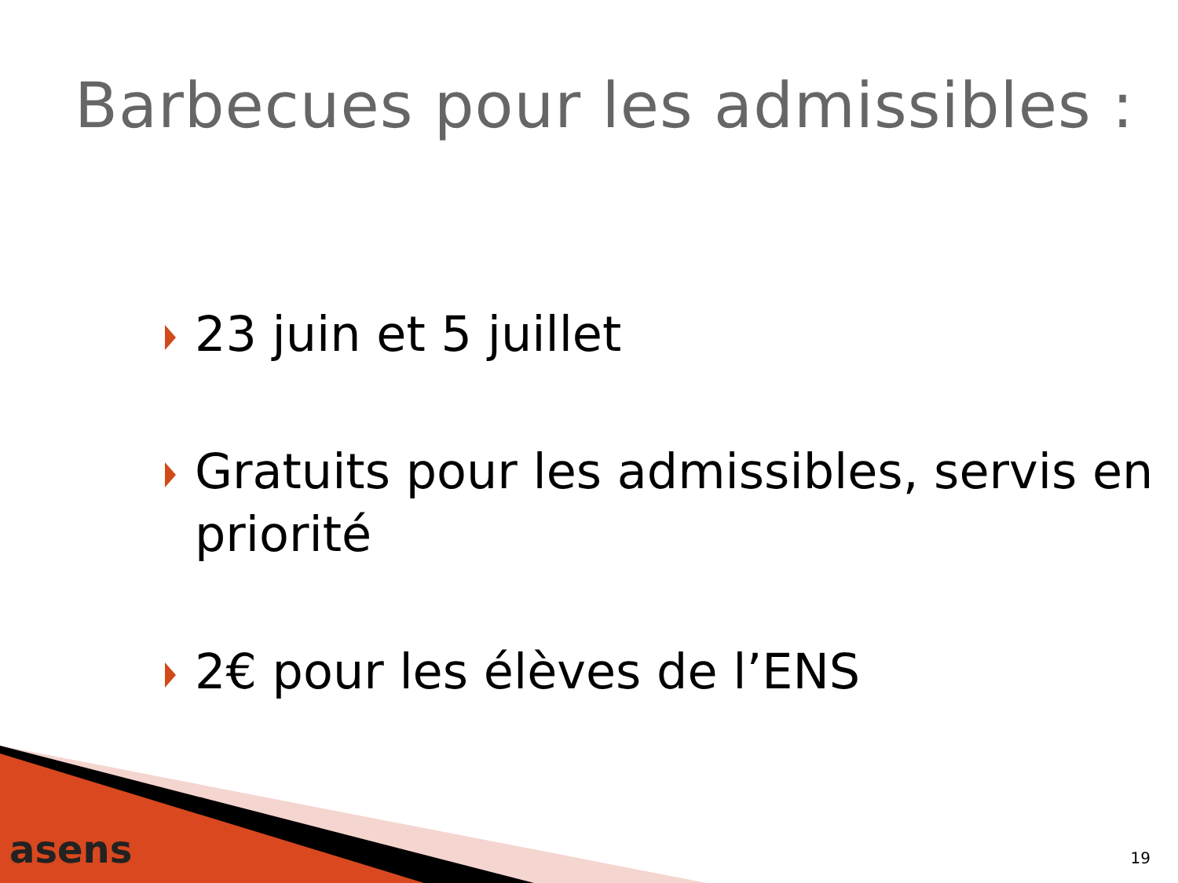Barbecues pour les admissibles :
23 juin et 5 juillet
Gratuits pour les admissibles, servis en priorité
2€ pour les élèves de l’ENS
asens 19